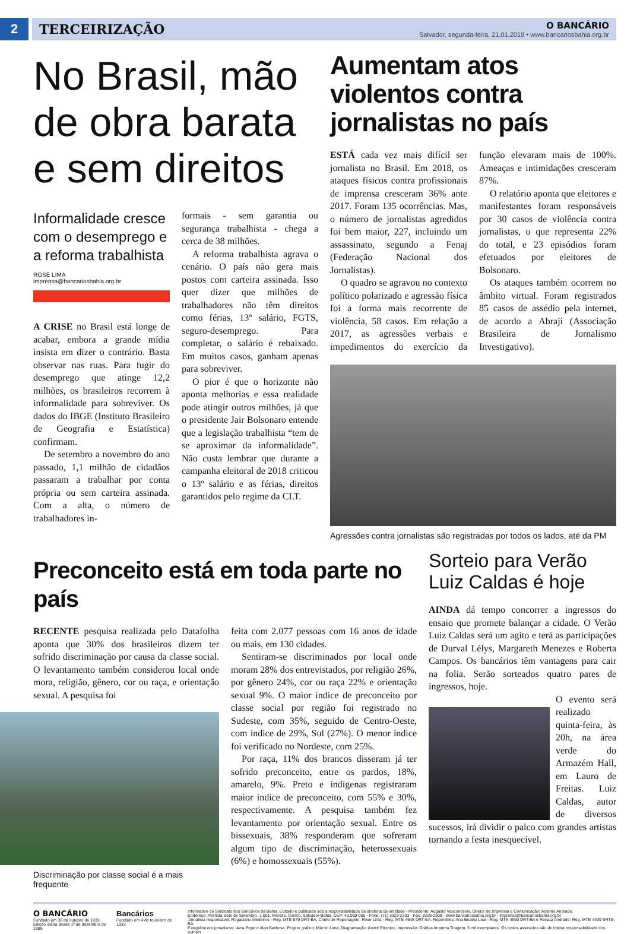2 TERCEIRIZAÇÃO
O BANCÁRIO
Salvador, segunda-feira, 21.01.2019 • www.bancariosbahia.org.br
No Brasil, mão de obra barata e sem direitos
Informalidade cresce com o desemprego e a reforma trabalhista
ROSE LIMA
imprensa@bancariosbahia.org.br
A CRISE no Brasil está longe de acabar, embora a grande mídia insista em dizer o contrário. Basta observar nas ruas. Para fugir do desemprego que atinge 12,2 milhões, os brasileiros recorrem à informalidade para sobreviver. Os dados do IBGE (Instituto Brasileiro de Geografia e Estatística) confirmam.
De setembro a novembro do ano passado, 1,1 milhão de cidadãos passaram a trabalhar por conta própria ou sem carteira assinada. Com a alta, o número de trabalhadores in-
formais - sem garantia ou segurança trabalhista - chega a cerca de 38 milhões.
A reforma trabalhista agrava o cenário. O país não gera mais postos com carteira assinada. Isso quer dizer que milhões de trabalhadores não têm direitos como férias, 13º salário, FGTS, seguro-desemprego. Para completar, o salário é rebaixado. Em muitos casos, ganham apenas para sobreviver.
O pior é que o horizonte não aponta melhorias e essa realidade pode atingir outros milhões, já que o presidente Jair Bolsonaro entende que a legislação trabalhista “tem de se aproximar da informalidade”. Não custa lembrar que durante a campanha eleitoral de 2018 criticou o 13º salário e as férias, direitos garantidos pelo regime da CLT.
Aumentam atos violentos contra jornalistas no país
ESTÁ cada vez mais difícil ser jornalista no Brasil. Em 2018, os ataques físicos contra profissionais de imprensa cresceram 36% ante 2017. Foram 135 ocorrências. Mas, o número de jornalistas agredidos foi bem maior, 227, incluindo um assassinato, segundo a Fenaj (Federação Nacional dos Jornalistas).
O quadro se agravou no contexto político polarizado e agressão física foi a forma mais recorrente de violência, 58 casos. Em relação a 2017, as agressões verbais e impedimentos do exercício da função elevaram mais de 100%. Ameaças e intimidações cresceram 87%.
O relatório aponta que eleitores e manifestantes foram responsáveis por 30 casos de violência contra jornalistas, o que representa 22% do total, e 23 episódios foram efetuados por eleitores de Bolsonaro.
Os ataques também ocorrem no âmbito virtual. Foram registrados 85 casos de assédio pela internet, de acordo a Abraji (Associação Brasileira de Jornalismo Investigativo).
Agressões contra jornalistas são registradas por todos os lados, até da PM
Preconceito está em toda parte no país
RECENTE pesquisa realizada pelo Datafolha aponta que 30% dos brasileiros dizem ter sofrido discriminação por causa da classe social. O levantamento também considerou local onde mora, religião, gênero, cor ou raça, e orientação sexual. A pesquisa foi
Discriminação por classe social é a mais frequente
feita com 2.077 pessoas com 16 anos de idade ou mais, em 130 cidades.
Sentiram-se discriminados por local onde moram 28% dos entrevistados, por religião 26%, por gênero 24%, cor ou raça 22% e orientação sexual 9%. O maior índice de preconceito por classe social por região foi registrado no Sudeste, com 35%, seguido de Centro-Oeste, com índice de 29%, Sul (27%). O menor índice foi verificado no Nordeste, com 25%.
Por raça, 11% dos brancos disseram já ter sofrido preconceito, entre os pardos, 18%, amarelo, 9%. Preto e indígenas registraram maior índice de preconceito, com 55% e 30%, respectivamente. A pesquisa também fez levantamento por orientação sexual. Entre os bissexuais, 38% responderam que sofreram algum tipo de discriminação, heterossexuais (6%) e homossexuais (55%).
Sorteio para Verão Luiz Caldas é hoje
AINDA dá tempo concorrer a ingressos do ensaio que promete balançar a cidade. O Verão Luiz Caldas será um agito e terá as participações de Durval Lélys, Margareth Menezes e Roberta Campos. Os bancários têm vantagens para cair na folia. Serão sorteados quatro pares de ingressos, hoje.
O evento será realizado quinta-feira, às 20h, na área verde do Armazém Hall, em Lauro de Freitas. Luiz Caldas, autor de diversos sucessos, irá dividir o palco com grandes artistas tornando a festa inesquecível.
O BANCÁRIO
Fundado em 30 de outubro de 1939.
Edição diária desde 1º de dezembro de 1989
Bancários
Fundado em 4 de fevereiro de 1933
Informativo do Sindicato dos Bancários da Bahia. Editado e publicado sob a responsabilidade da diretoria da entidade - Presidente: Augusto Vasconcelos. Diretor de Imprensa e Comunicação: Adelmo Andrade.
Endereço: Avenida Sete de Setembro, 1.001, Mercês, Centro, Salvador-Bahia. CEP: 40.060-000 - Fone: (71) 3329-2333 - Fax: 3329-2309 - www.bancariosbahia.org.br - imprensa@bancariosbahia.org.br
Jornalista responsável: Rogaciano Medeiros - Reg. MTE 879 DRT-BA. Chefe de Reportagem: Rose Lima - Reg. MTE 4645 DRT-BA. Repórteres: Ana Beatriz Leal - Reg. MTE 4590 DRT-BA e Renata Andrade- Reg. MTE 4409 SRTE-BA.
Estagiária em jornalismo: Ilana Pepe e Alan Barbosa. Projeto gráfico: Márcio Lima. Diagramação: André Pitombo. Impressão: Gráfica Imprima Tiragem: 5 mil exemplares. Os textos assinados são de inteira responsabilidade dos autores.